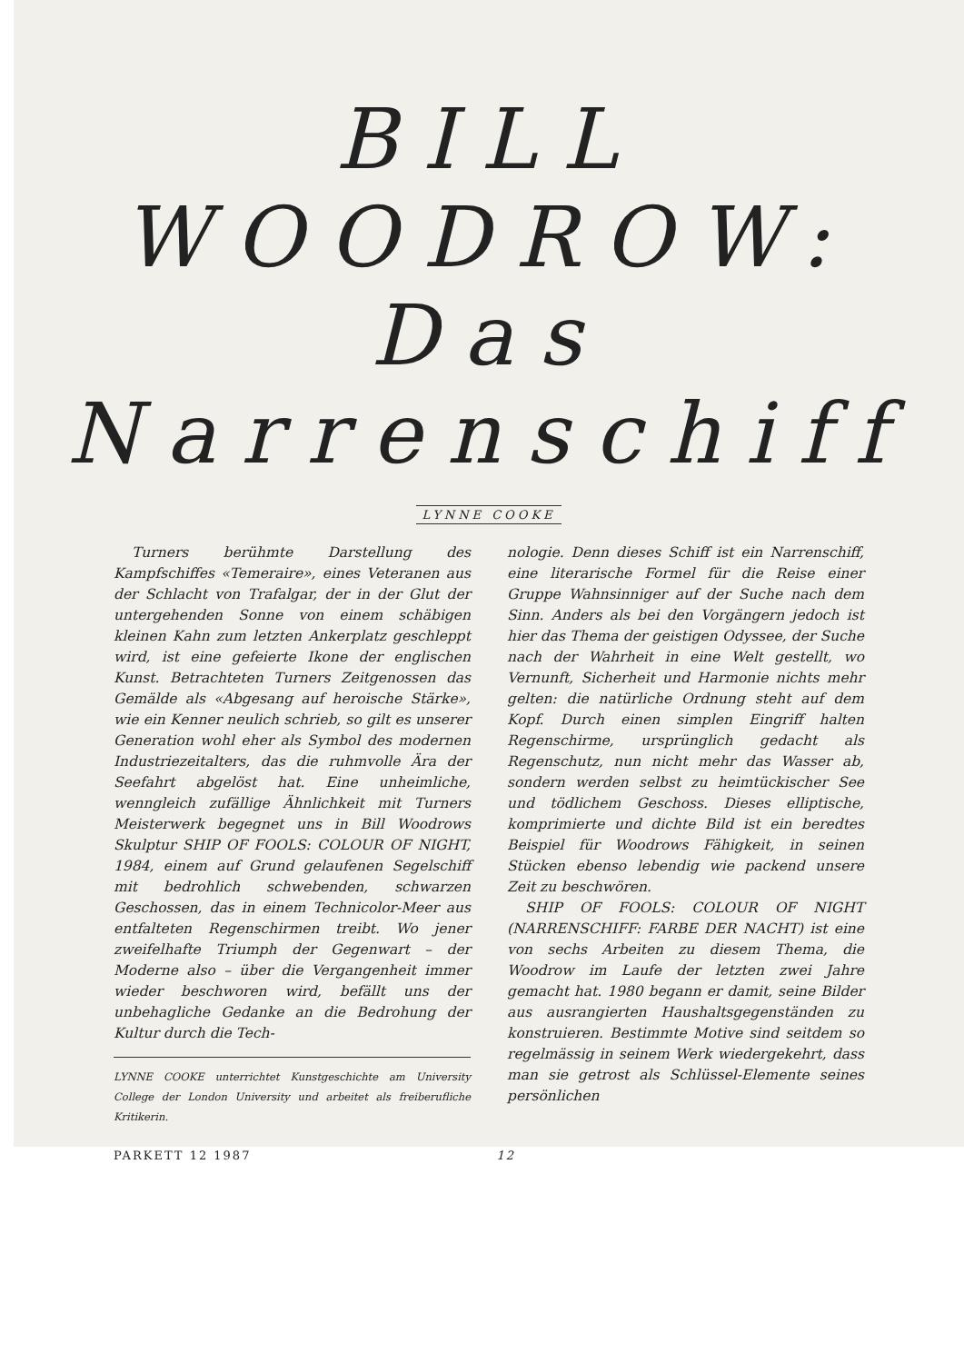BILL
WOODROW:
Das
Narrenschiff
LYNNE COOKE
Turners berühmte Darstellung des Kampfschiffes «Temeraire», eines Veteranen aus der Schlacht von Trafalgar, der in der Glut der untergehenden Sonne von einem schäbigen kleinen Kahn zum letzten Ankerplatz geschleppt wird, ist eine gefeierte Ikone der englischen Kunst. Betrachteten Turners Zeitgenossen das Gemälde als «Abgesang auf heroische Stärke», wie ein Kenner neulich schrieb, so gilt es unserer Generation wohl eher als Symbol des modernen Industriezeitalters, das die ruhmvolle Ära der Seefahrt abgelöst hat. Eine unheimliche, wenngleich zufällige Ähnlichkeit mit Turners Meisterwerk begegnet uns in Bill Woodrows Skulptur SHIP OF FOOLS: COLOUR OF NIGHT, 1984, einem auf Grund gelaufenen Segelschiff mit bedrohlich schwebenden, schwarzen Geschossen, das in einem Technicolor-Meer aus entfalteten Regenschirmen treibt. Wo jener zweifelhafte Triumph der Gegenwart – der Moderne also – über die Vergangenheit immer wieder beschworen wird, befällt uns der unbehagliche Gedanke an die Bedrohung der Kultur durch die Tech-
LYNNE COOKE unterrichtet Kunstgeschichte am University College der London University und arbeitet als freiberufliche Kritikerin.
nologie. Denn dieses Schiff ist ein Narrenschiff, eine literarische Formel für die Reise einer Gruppe Wahnsinniger auf der Suche nach dem Sinn. Anders als bei den Vorgängern jedoch ist hier das Thema der geistigen Odyssee, der Suche nach der Wahrheit in eine Welt gestellt, wo Vernunft, Sicherheit und Harmonie nichts mehr gelten: die natürliche Ordnung steht auf dem Kopf. Durch einen simplen Eingriff halten Regenschirme, ursprünglich gedacht als Regenschutz, nun nicht mehr das Wasser ab, sondern werden selbst zu heimtückischer See und tödlichem Geschoss. Dieses elliptische, komprimierte und dichte Bild ist ein beredtes Beispiel für Woodrows Fähigkeit, in seinen Stücken ebenso lebendig wie packend unsere Zeit zu beschwören.
SHIP OF FOOLS: COLOUR OF NIGHT (NARRENSCHIFF: FARBE DER NACHT) ist eine von sechs Arbeiten zu diesem Thema, die Woodrow im Laufe der letzten zwei Jahre gemacht hat. 1980 begann er damit, seine Bilder aus ausrangierten Haushaltsgegenständen zu konstruieren. Bestimmte Motive sind seitdem so regelmässig in seinem Werk wiedergekehrt, dass man sie getrost als Schlüssel-Elemente seines persönlichen
PARKETT 12 1987 12